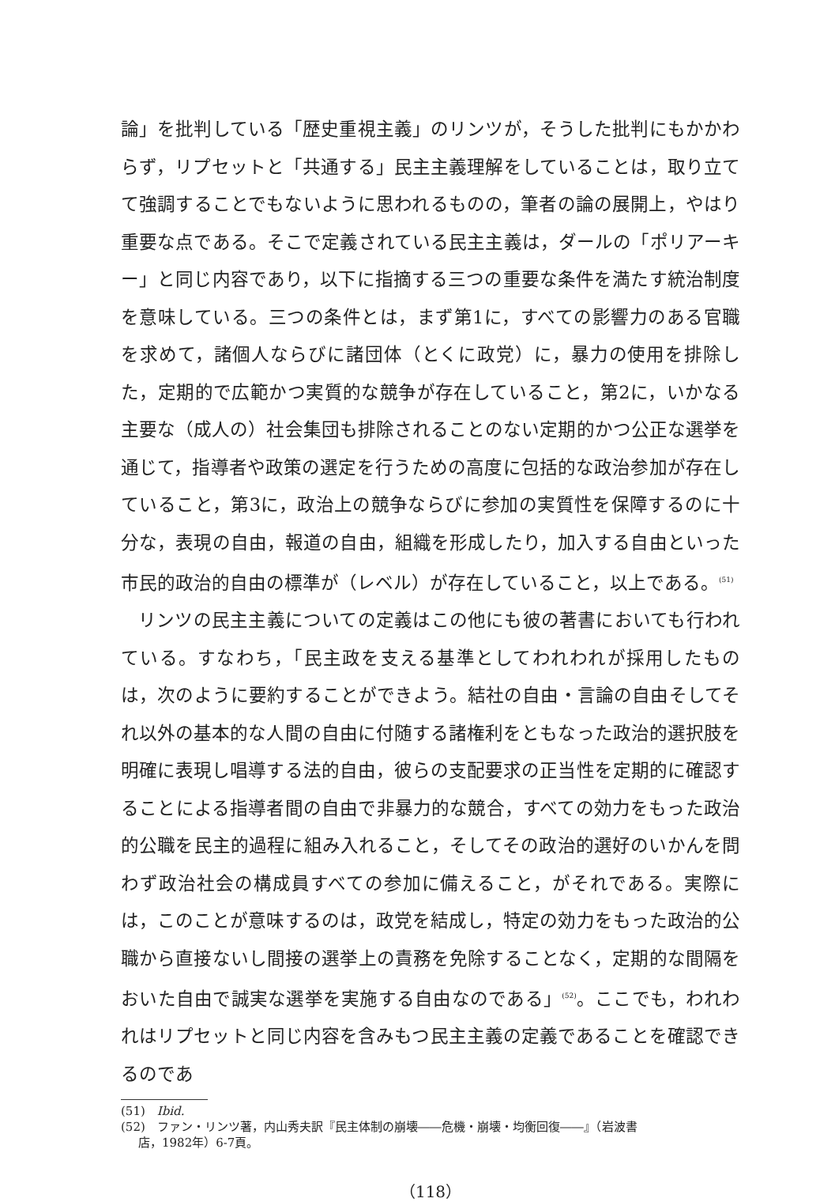論」を批判している「歴史重視主義」のリンツが，そうした批判にもかかわらず，リプセットと「共通する」民主主義理解をしていることは，取り立てて強調することでもないように思われるものの，筆者の論の展開上，やはり重要な点である。そこで定義されている民主主義は，ダールの「ポリアーキー」と同じ内容であり，以下に指摘する三つの重要な条件を満たす統治制度を意味している。三つの条件とは，まず第1に，すべての影響力のある官職を求めて，諸個人ならびに諸団体（とくに政党）に，暴力の使用を排除した，定期的で広範かつ実質的な競争が存在していること，第2に，いかなる主要な（成人の）社会集団も排除されることのない定期的かつ公正な選挙を通じて，指導者や政策の選定を行うための高度に包括的な政治参加が存在していること，第3に，政治上の競争ならびに参加の実質性を保障するのに十分な，表現の自由，報道の自由，組織を形成したり，加入する自由といった市民的政治的自由の標準が（レベル）が存在していること，以上である。<sup>(51)</sup>
リンツの民主主義についての定義はこの他にも彼の著書においても行われている。すなわち，「民主政を支える基準としてわれわれが採用したものは，次のように要約することができよう。結社の自由・言論の自由そしてそれ以外の基本的な人間の自由に付随する諸権利をともなった政治的選択肢を明確に表現し唱導する法的自由，彼らの支配要求の正当性を定期的に確認することによる指導者間の自由で非暴力的な競合，すべての効力をもった政治的公職を民主的過程に組み入れること，そしてその政治的選好のいかんを問わず政治社会の構成員すべての参加に備えること，がそれである。実際には，このことが意味するのは，政党を結成し，特定の効力をもった政治的公職から直接ないし間接の選挙上の責務を免除することなく，定期的な間隔をおいた自由で誠実な選挙を実施する自由なのである」<sup>(52)</sup>。ここでも，われわれはリプセットと同じ内容を含みもつ民主主義の定義であることを確認できるのであ
(51)　Ibid.
(52)　ファン・リンツ著，内山秀夫訳『民主体制の崩壊――危機・崩壊・均衡回復――』（岩波書
店，1982年）6‐7頁。
（118）